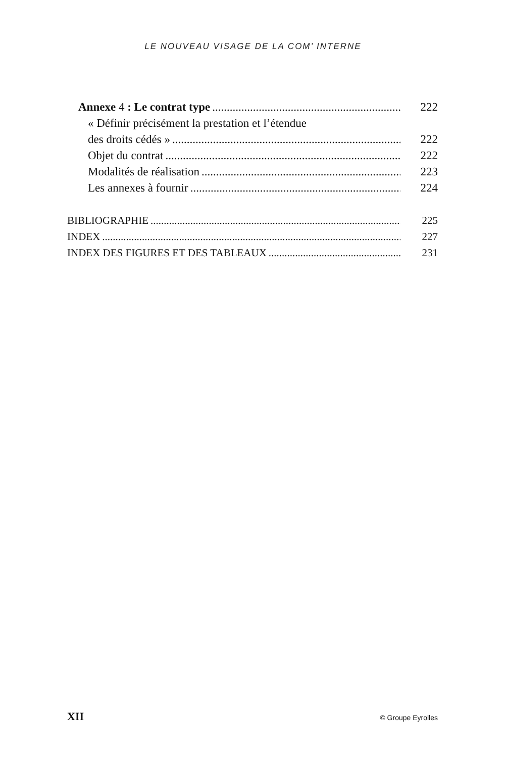LE NOUVEAU VISAGE DE LA COM’ INTERNE
Annexe 4 : Le contrat type 222
« Définir précisément la prestation et l’étendue
des droits cédés » 222
Objet du contrat 222
Modalités de réalisation 223
Les annexes à fournir 224
BIBLIOGRAPHIE 225
INDEX 227
INDEX DES FIGURES ET DES TABLEAUX 231
XII © Groupe Eyrolles